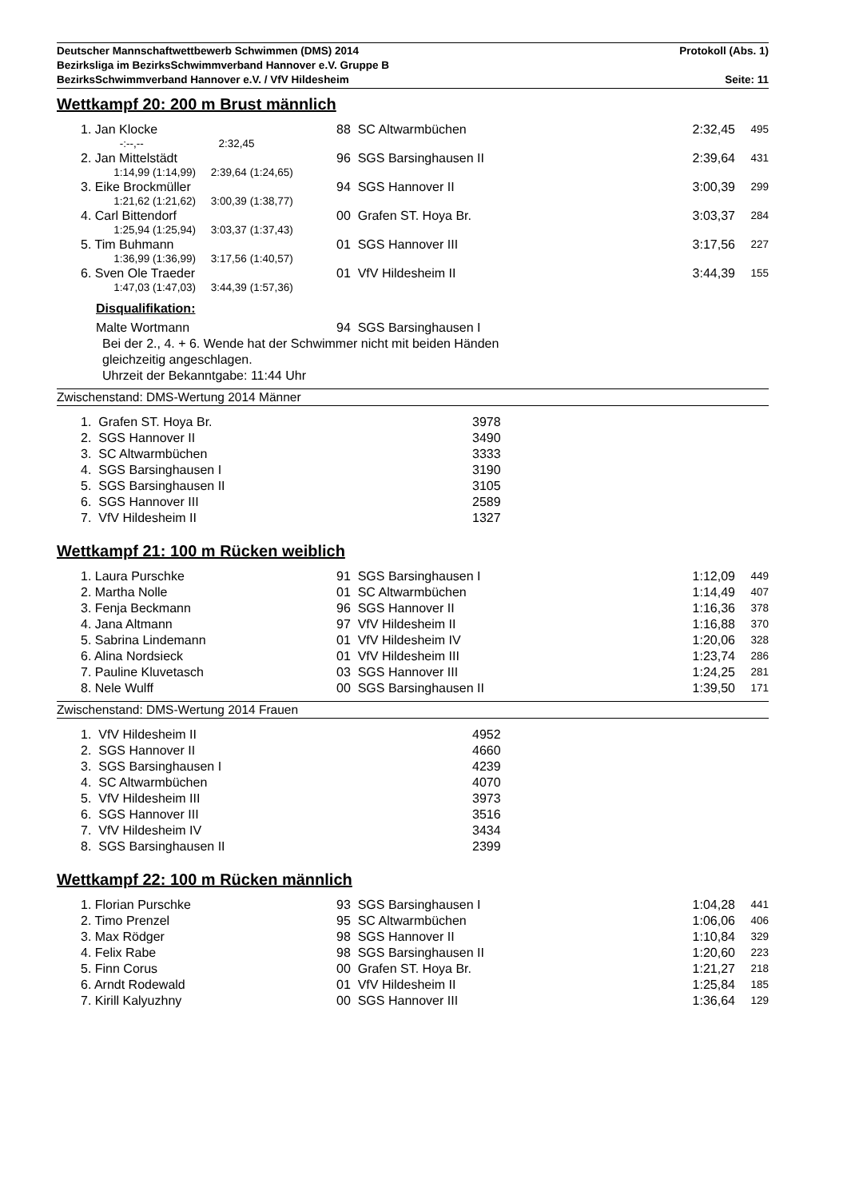Deutscher Mannschaftwettbewerb Schwimmen (DMS) 2014 Protokoll (Abs. 1)
Bezirksliga im BezirksSchwimmverband Hannover e.V. Gruppe B
BezirksSchwimmverband Hannover e.V. / VfV Hildesheim Seite: 11
Wettkampf 20: 200 m Brust männlich
| | 1. Jan Klocke | 88 SC Altwarmbüchen | 2:32,45 | 495 |
| | -:--,-- 2:32,45 | | | |
| | 2. Jan Mittelstädt | 96 SGS Barsinghausen II | 2:39,64 | 431 |
| | 1:14,99 (1:14,99) 2:39,64 (1:24,65) | | | |
| | 3. Eike Brockmüller | 94 SGS Hannover II | 3:00,39 | 299 |
| | 1:21,62 (1:21,62) 3:00,39 (1:38,77) | | | |
| | 4. Carl Bittendorf | 00 Grafen ST. Hoya Br. | 3:03,37 | 284 |
| | 1:25,94 (1:25,94) 3:03,37 (1:37,43) | | | |
| | 5. Tim Buhmann | 01 SGS Hannover III | 3:17,56 | 227 |
| | 1:36,99 (1:36,99) 3:17,56 (1:40,57) | | | |
| | 6. Sven Ole Traeder | 01 VfV Hildesheim II | 3:44,39 | 155 |
| | 1:47,03 (1:47,03) 3:44,39 (1:57,36) | | | |
Disqualifikation:
Malte Wortmann 94 SGS Barsinghausen I
Bei der 2., 4. + 6. Wende hat der Schwimmer nicht mit beiden Händen
gleichzeitig angeschlagen.
Uhrzeit der Bekanntgabe: 11:44 Uhr
Zwischenstand: DMS-Wertung 2014 Männer
| 1. Grafen ST. Hoya Br. | 3978 |
| 2. SGS Hannover II | 3490 |
| 3. SC Altwarmbüchen | 3333 |
| 4. SGS Barsinghausen I | 3190 |
| 5. SGS Barsinghausen II | 3105 |
| 6. SGS Hannover III | 2589 |
| 7. VfV Hildesheim II | 1327 |
Wettkampf 21: 100 m Rücken weiblich
| | 1. Laura Purschke | 91 SGS Barsinghausen I | 1:12,09 | 449 |
| | 2. Martha Nolle | 01 SC Altwarmbüchen | 1:14,49 | 407 |
| | 3. Fenja Beckmann | 96 SGS Hannover II | 1:16,36 | 378 |
| | 4. Jana Altmann | 97 VfV Hildesheim II | 1:16,88 | 370 |
| | 5. Sabrina Lindemann | 01 VfV Hildesheim IV | 1:20,06 | 328 |
| | 6. Alina Nordsieck | 01 VfV Hildesheim III | 1:23,74 | 286 |
| | 7. Pauline Kluvetasch | 03 SGS Hannover III | 1:24,25 | 281 |
| | 8. Nele Wulff | 00 SGS Barsinghausen II | 1:39,50 | 171 |
Zwischenstand: DMS-Wertung 2014 Frauen
| 1. VfV Hildesheim II | 4952 |
| 2. SGS Hannover II | 4660 |
| 3. SGS Barsinghausen I | 4239 |
| 4. SC Altwarmbüchen | 4070 |
| 5. VfV Hildesheim III | 3973 |
| 6. SGS Hannover III | 3516 |
| 7. VfV Hildesheim IV | 3434 |
| 8. SGS Barsinghausen II | 2399 |
Wettkampf 22: 100 m Rücken männlich
| | 1. Florian Purschke | 93 SGS Barsinghausen I | 1:04,28 | 441 |
| | 2. Timo Prenzel | 95 SC Altwarmbüchen | 1:06,06 | 406 |
| | 3. Max Rödger | 98 SGS Hannover II | 1:10,84 | 329 |
| | 4. Felix Rabe | 98 SGS Barsinghausen II | 1:20,60 | 223 |
| | 5. Finn Corus | 00 Grafen ST. Hoya Br. | 1:21,27 | 218 |
| | 6. Arndt Rodewald | 01 VfV Hildesheim II | 1:25,84 | 185 |
| | 7. Kirill Kalyuzhny | 00 SGS Hannover III | 1:36,64 | 129 |